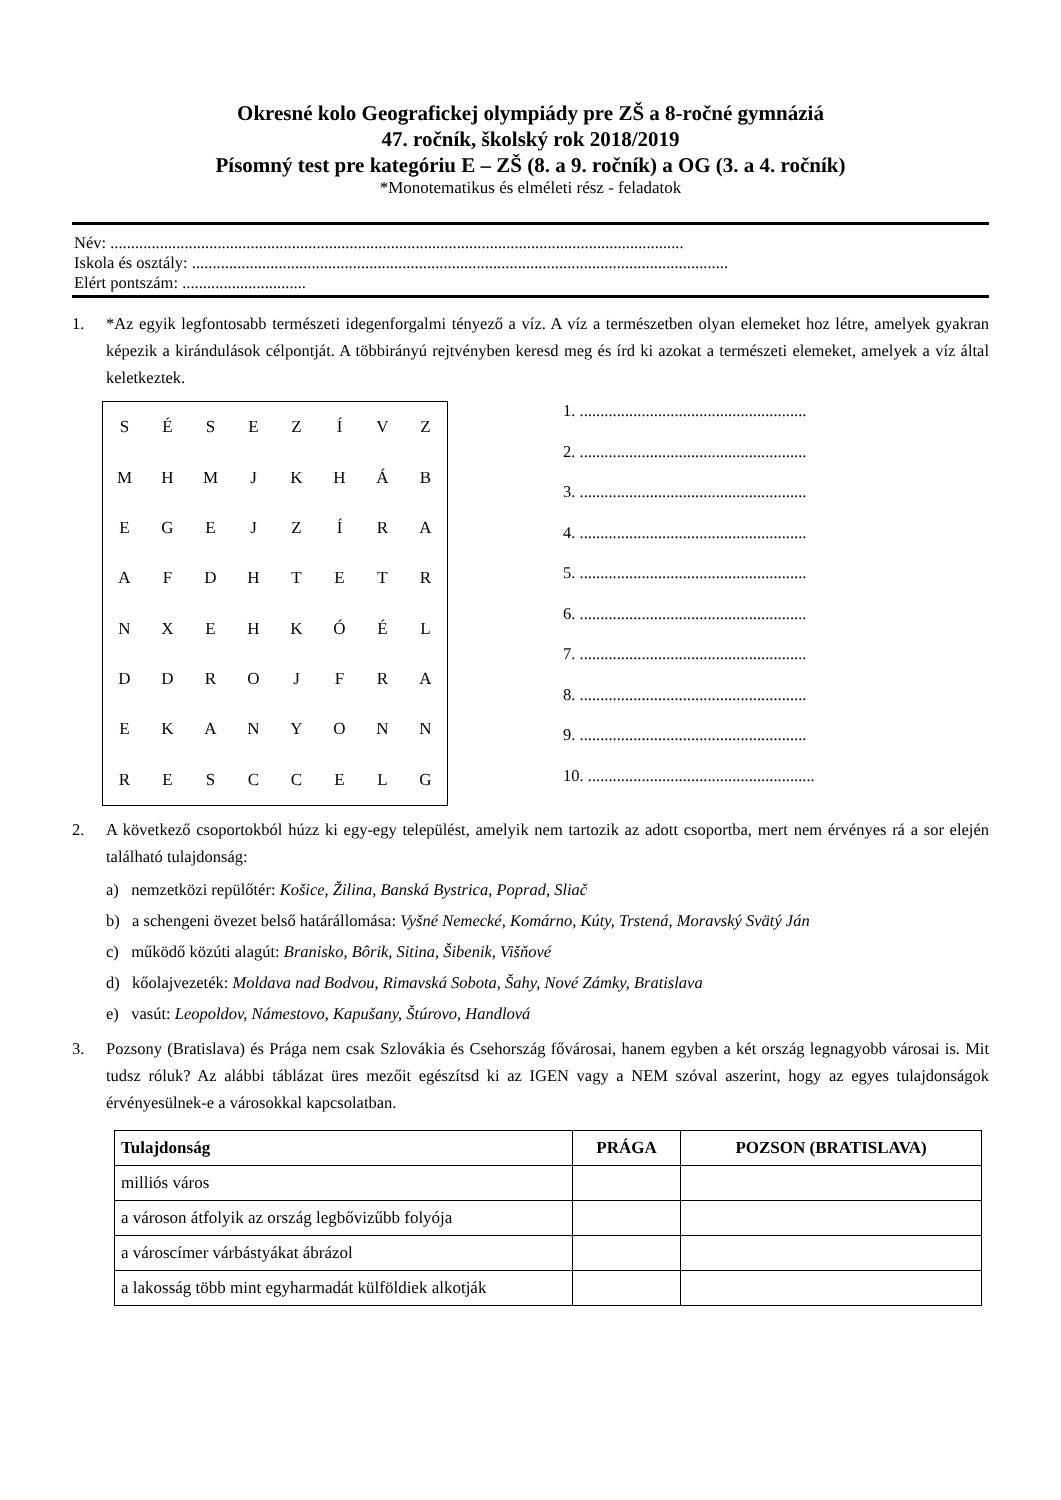Okresné kolo Geografickej olympiády pre ZŠ a 8-ročné gymnáziá
47. ročník, školský rok 2018/2019
Písomný test pre kategóriu E – ZŠ (8. a 9. ročník) a OG (3. a 4. ročník)
*Monotematikus és elméleti rész - feladatok
Név: ...........................................................................................................................................
Iskola és osztály: ..................................................................................................................................
Elért pontszám: ..............................
1. *Az egyik legfontosabb természeti idegenforgalmi tényező a víz. A víz a természetben olyan elemeket hoz létre, amelyek gyakran képezik a kirándulások célpontját. A többirányú rejtvényben keresd meg és írd ki azokat a természeti elemeket, amelyek a víz által keletkeztek.
| S | É | S | E | Z | Í | V | Z |
| M | H | M | J | K | H | Á | B |
| E | G | E | J | Z | Í | R | A |
| A | F | D | H | T | E | T | R |
| N | X | E | H | K | Ó | É | L |
| D | D | R | O | J | F | R | A |
| E | K | A | N | Y | O | N | N |
| R | E | S | C | C | E | L | G |
1. .......................................................
2. .......................................................
3. .......................................................
4. .......................................................
5. .......................................................
6. .......................................................
7. .......................................................
8. .......................................................
9. .......................................................
10. .......................................................
2. A következő csoportokból húzz ki egy-egy települést, amelyik nem tartozik az adott csoportba, mert nem érvényes rá a sor elején található tulajdonság:
a) nemzetközi repülőtér: Košice, Žilina, Banská Bystrica, Poprad, Sliač
b) a schengeni övezet belső határállomása: Vyšné Nemecké, Komárno, Kúty, Trstená, Moravský Svätý Ján
c) működő közúti alagút: Branisko, Bôrik, Sitina, Šibenik, Višňové
d) kőolajvezeték: Moldava nad Bodvou, Rimavská Sobota, Šahy, Nové Zámky, Bratislava
e) vasút: Leopoldov, Námestovo, Kapušany, Štúrovo, Handlová
3. Pozsony (Bratislava) és Prága nem csak Szlovákia és Csehország fővárosai, hanem egyben a két ország legnagyobb városai is. Mit tudsz róluk? Az alábbi táblázat üres mezőit egészítsd ki az IGEN vagy a NEM szóval aszerint, hogy az egyes tulajdonságok érvényesülnek-e a városokkal kapcsolatban.
| Tulajdonság | PRÁGA | POZSON (BRATISLAVA) |
| --- | --- | --- |
| milliós város | | |
| a városon átfolyik az ország legbővizűbb folyója | | |
| a városcímer várbástyákat ábrázol | | |
| a lakosság több mint egyharmadát külföldiek alkotják | | |